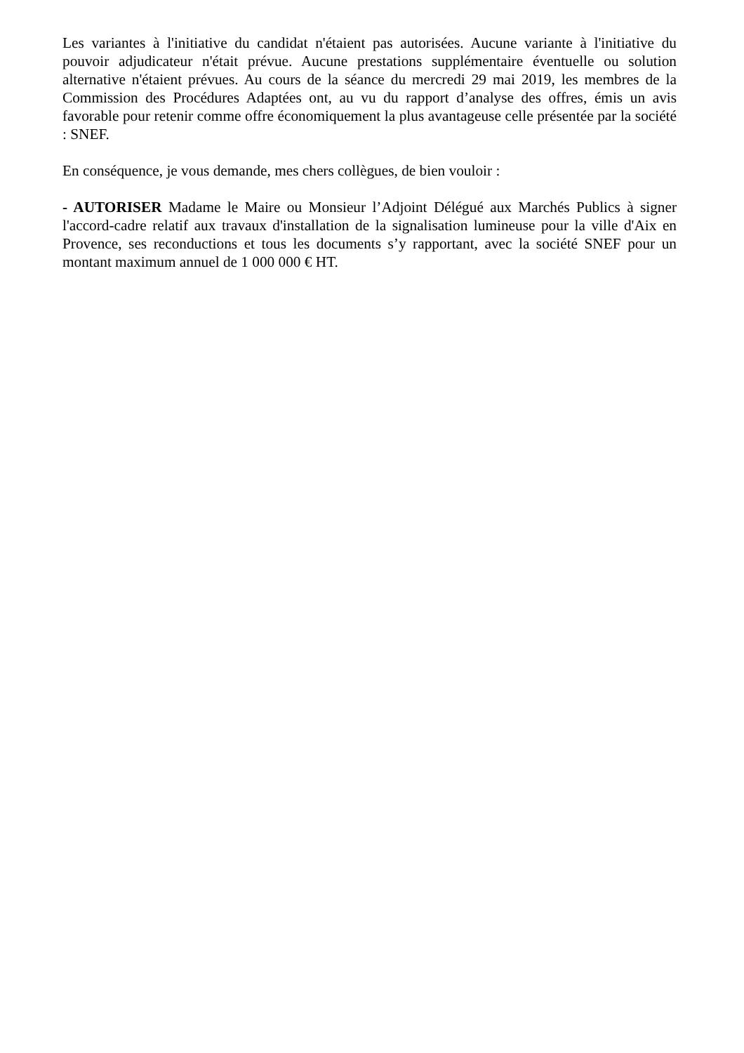Les variantes à l'initiative du candidat n'étaient pas autorisées. Aucune variante à l'initiative du pouvoir adjudicateur n'était prévue. Aucune prestations supplémentaire éventuelle ou solution alternative n'étaient prévues. Au cours de la séance du mercredi 29 mai 2019, les membres de la Commission des Procédures Adaptées ont, au vu du rapport d’analyse des offres, émis un avis favorable pour retenir comme offre économiquement la plus avantageuse celle présentée par la société : SNEF.
En conséquence, je vous demande, mes chers collègues, de bien vouloir :
- AUTORISER Madame le Maire ou Monsieur l’Adjoint Délégué aux Marchés Publics à signer l'accord-cadre relatif aux travaux d'installation de la signalisation lumineuse pour la ville d'Aix en Provence, ses reconductions et tous les documents s’y rapportant, avec la société SNEF pour un montant maximum annuel de 1 000 000 € HT.